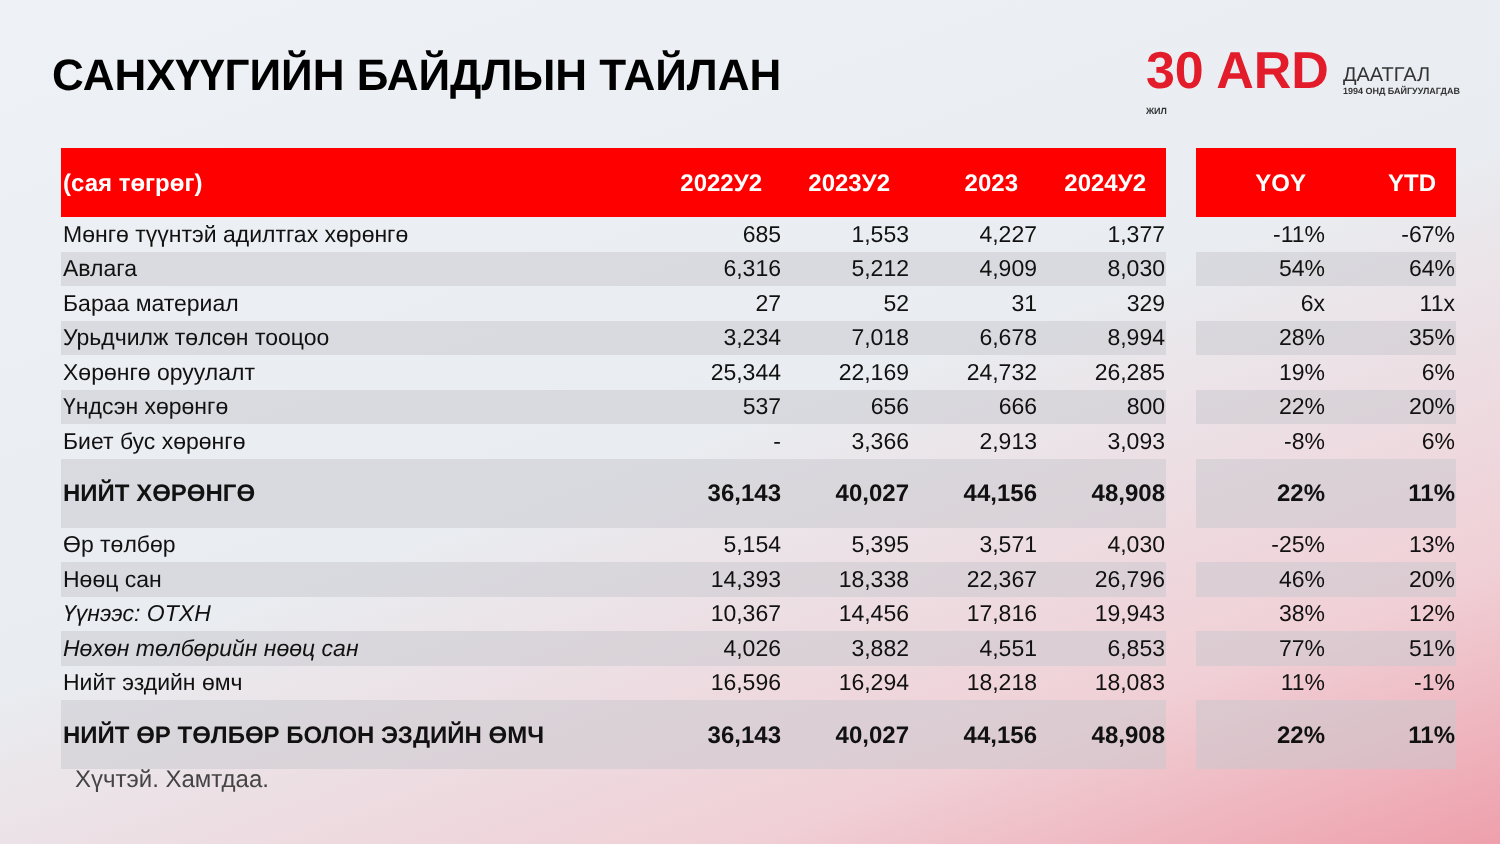САНХҮҮГИЙН БАЙДЛЫН ТАЙЛАН
30 ARD
ЖИЛ
ДААТГАЛ
1994 ОНД БАЙГУУЛАГДАВ
| (сая төгрөг) | 2022У2 | 2023У2 | 2023 | 2024У2 | | YOY | YTD |
| --- | --- | --- | --- | --- | --- | --- | --- |
| Мөнгө түүнтэй адилтгах хөрөнгө | 685 | 1,553 | 4,227 | 1,377 | | -11% | -67% |
| Авлага | 6,316 | 5,212 | 4,909 | 8,030 | | 54% | 64% |
| Бараа материал | 27 | 52 | 31 | 329 | | 6x | 11x |
| Урьдчилж төлсөн тооцоо | 3,234 | 7,018 | 6,678 | 8,994 | | 28% | 35% |
| Хөрөнгө оруулалт | 25,344 | 22,169 | 24,732 | 26,285 | | 19% | 6% |
| Үндсэн хөрөнгө | 537 | 656 | 666 | 800 | | 22% | 20% |
| Биет бус хөрөнгө | - | 3,366 | 2,913 | 3,093 | | -8% | 6% |
| НИЙТ ХӨРӨНГӨ | 36,143 | 40,027 | 44,156 | 48,908 | | 22% | 11% |
| Өр төлбөр | 5,154 | 5,395 | 3,571 | 4,030 | | -25% | 13% |
| Нөөц сан | 14,393 | 18,338 | 22,367 | 26,796 | | 46% | 20% |
| Үүнээс: ОТХН | 10,367 | 14,456 | 17,816 | 19,943 | | 38% | 12% |
| Нөхөн төлбөрийн нөөц сан | 4,026 | 3,882 | 4,551 | 6,853 | | 77% | 51% |
| Нийт эздийн өмч | 16,596 | 16,294 | 18,218 | 18,083 | | 11% | -1% |
| НИЙТ ӨР ТӨЛБӨР БОЛОН ЭЗДИЙН ӨМЧ | 36,143 | 40,027 | 44,156 | 48,908 | | 22% | 11% |
Хүчтэй. Хамтдаа.